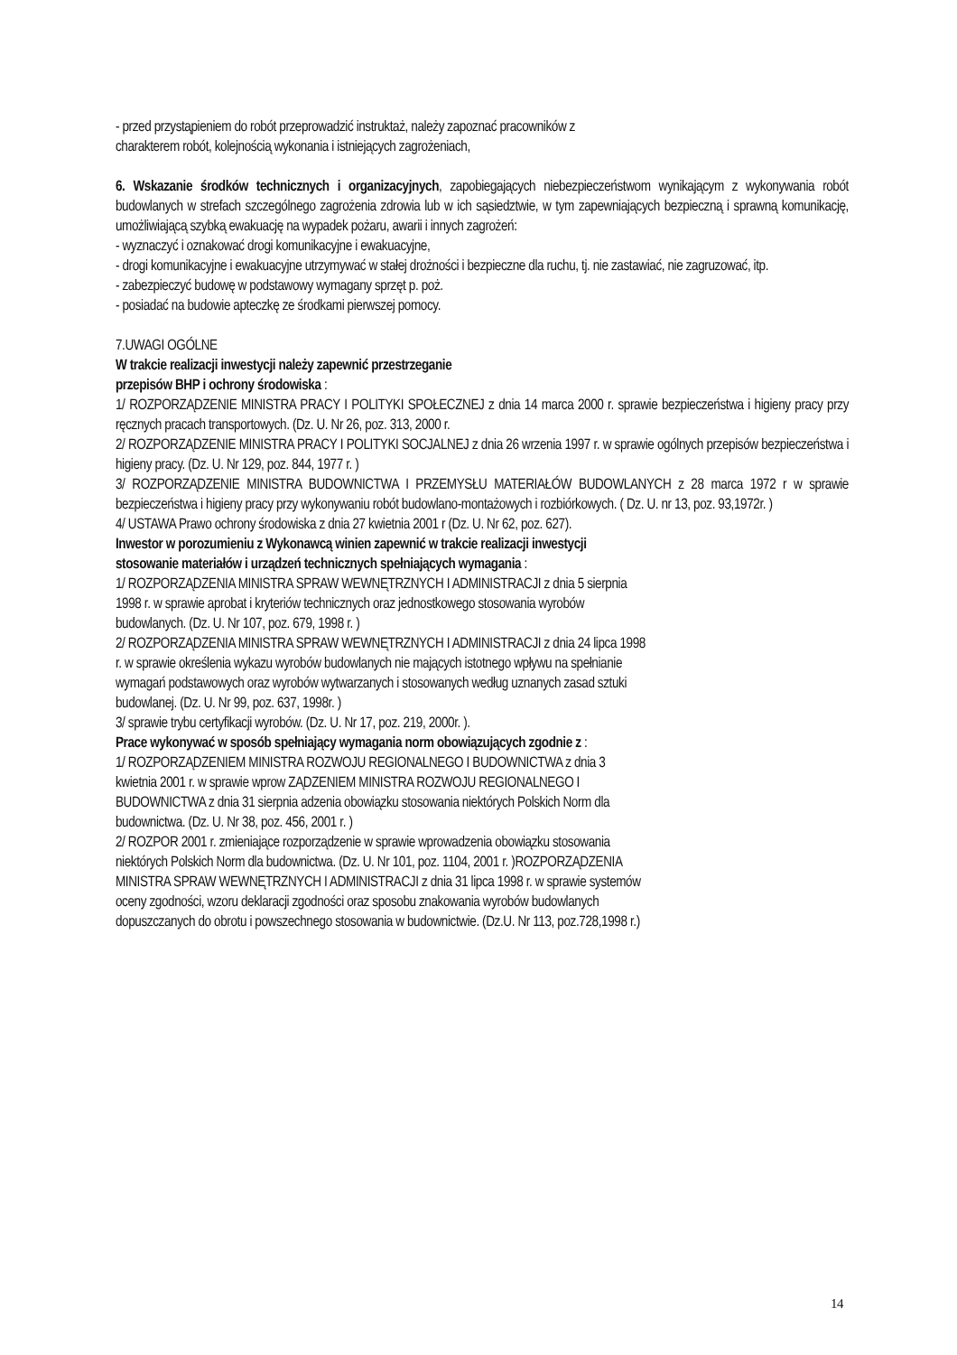- przed przystąpieniem do robót przeprowadzić instruktaż, należy zapoznać pracowników z
charakterem robót, kolejnością wykonania i istniejących zagrożeniach,
6. Wskazanie środków technicznych i organizacyjnych, zapobiegających niebezpieczeństwom wynikającym z wykonywania robót budowlanych w strefach szczególnego zagrożenia zdrowia lub w ich sąsiedztwie, w tym zapewniających bezpieczną i sprawną komunikację, umożliwiającą szybką ewakuację na wypadek pożaru, awarii i innych zagrożeń:
- wyznaczyć i oznakować drogi komunikacyjne i ewakuacyjne,
- drogi komunikacyjne i ewakuacyjne utrzymywać w stałej drożności i bezpieczne dla ruchu, tj. nie zastawiać, nie zagruzować, itp.
- zabezpieczyć budowę w podstawowy wymagany sprzęt p. poż.
- posiadać na budowie apteczkę ze środkami pierwszej pomocy.
7.UWAGI OGÓLNE
W trakcie realizacji inwestycji należy zapewnić przestrzeganie
przepisów BHP i ochrony środowiska :
1/ ROZPORZĄDZENIE MINISTRA PRACY I POLITYKI SPOŁECZNEJ z dnia 14 marca 2000 r. sprawie bezpieczeństwa i higieny pracy przy ręcznych pracach transportowych. (Dz. U. Nr 26, poz. 313, 2000 r.
2/ ROZPORZĄDZENIE MINISTRA PRACY I POLITYKI SOCJALNEJ z dnia 26 wrzenia 1997 r. w sprawie ogólnych przepisów bezpieczeństwa i higieny pracy. (Dz. U. Nr 129, poz. 844, 1977 r. )
3/ ROZPORZĄDZENIE MINISTRA BUDOWNICTWA I PRZEMYSŁU MATERIAŁÓW BUDOWLANYCH z 28 marca 1972 r w sprawie bezpieczeństwa i higieny pracy przy wykonywaniu robót budowlano-montażowych i rozbiórkowych. ( Dz. U. nr 13, poz. 93,1972r. )
4/ USTAWA Prawo ochrony środowiska z dnia 27 kwietnia 2001 r (Dz. U. Nr 62, poz. 627).
Inwestor w porozumieniu z Wykonawcą winien zapewnić w trakcie realizacji inwestycji
stosowanie materiałów i urządzeń technicznych spełniających wymagania :
1/ ROZPORZĄDZENIA MINISTRA SPRAW WEWNĘTRZNYCH I ADMINISTRACJI z dnia 5 sierpnia
1998 r. w sprawie aprobat i kryteriów technicznych oraz jednostkowego stosowania wyrobów
budowlanych. (Dz. U. Nr 107, poz. 679, 1998 r. )
2/ ROZPORZĄDZENIA MINISTRA SPRAW WEWNĘTRZNYCH I ADMINISTRACJI z dnia 24 lipca 1998
r. w sprawie określenia wykazu wyrobów budowlanych nie mających istotnego wpływu na spełnianie
wymagań podstawowych oraz wyrobów wytwarzanych i stosowanych według uznanych zasad sztuki
budowlanej. (Dz. U. Nr 99, poz. 637, 1998r. )
3/ sprawie trybu certyfikacji wyrobów. (Dz. U. Nr 17, poz. 219, 2000r. ).
Prace wykonywać w sposób spełniający wymagania norm obowiązujących zgodnie z :
1/ ROZPORZĄDZENIEM MINISTRA ROZWOJU REGIONALNEGO I BUDOWNICTWA z dnia 3
kwietnia 2001 r. w sprawie wprow ZĄDZENIEM MINISTRA ROZWOJU REGIONALNEGO I
BUDOWNICTWA z dnia 31 sierpnia adzenia obowiązku stosowania niektórych Polskich Norm dla
budownictwa. (Dz. U. Nr 38, poz. 456, 2001 r. )
2/ ROZPOR 2001 r. zmieniające rozporządzenie w sprawie wprowadzenia obowiązku stosowania
niektórych Polskich Norm dla budownictwa. (Dz. U. Nr 101, poz. 1104, 2001 r. )ROZPORZĄDZENIA
MINISTRA SPRAW WEWNĘTRZNYCH I ADMINISTRACJI z dnia 31 lipca 1998 r. w sprawie systemów
oceny zgodności, wzoru deklaracji zgodności oraz sposobu znakowania wyrobów budowlanych
dopuszczanych do obrotu i powszechnego stosowania w budownictwie. (Dz.U. Nr 113, poz.728,1998 r.)
14